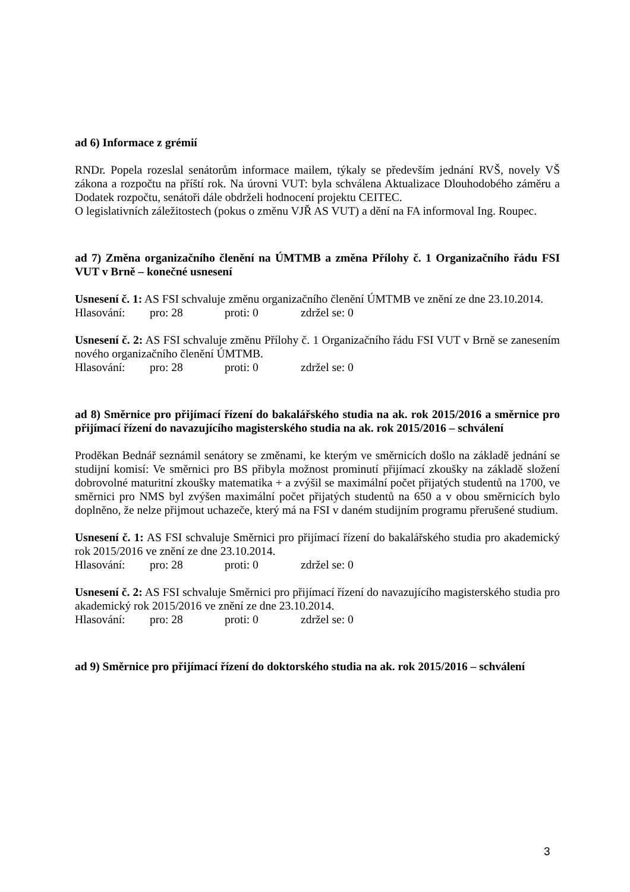ad 6) Informace z grémií
RNDr. Popela rozeslal senátorům informace mailem, týkaly se především jednání RVŠ, novely VŠ zákona a rozpočtu na příští rok. Na úrovni VUT: byla schválena Aktualizace Dlouhodobého záměru a Dodatek rozpočtu, senátoři dále obdrželi hodnocení projektu CEITEC.
O legislativních záležitostech (pokus o změnu VJŘ AS VUT) a dění na FA informoval Ing. Roupec.
ad 7) Změna organizačního členění na ÚMTMB a změna Přílohy č. 1 Organizačního řádu FSI VUT v Brně – konečné usnesení
Usnesení č. 1: AS FSI schvaluje změnu organizačního členění ÚMTMB ve znění ze dne 23.10.2014.
Hlasování: pro: 28 proti: 0 zdržel se: 0
Usnesení č. 2: AS FSI schvaluje změnu Přílohy č. 1 Organizačního řádu FSI VUT v Brně se zanesením nového organizačního členění ÚMTMB.
Hlasování: pro: 28 proti: 0 zdržel se: 0
ad 8) Směrnice pro přijímací řízení do bakalářského studia na ak. rok 2015/2016 a směrnice pro přijímací řízení do navazujícího magisterského studia na ak. rok 2015/2016 – schválení
Proděkan Bednář seznámil senátory se změnami, ke kterým ve směrnicích došlo na základě jednání se studijní komisí: Ve směrnici pro BS přibyla možnost prominutí přijímací zkoušky na základě složení dobrovolné maturitní zkoušky matematika + a zvýšil se maximální počet přijatých studentů na 1700, ve směrnici pro NMS byl zvýšen maximální počet přijatých studentů na 650 a v obou směrnicích bylo doplněno, že nelze přijmout uchazeče, který má na FSI v daném studijním programu přerušené studium.
Usnesení č. 1: AS FSI schvaluje Směrnici pro přijímací řízení do bakalářského studia pro akademický rok 2015/2016 ve znění ze dne 23.10.2014.
Hlasování: pro: 28 proti: 0 zdržel se: 0
Usnesení č. 2: AS FSI schvaluje Směrnici pro přijímací řízení do navazujícího magisterského studia pro akademický rok 2015/2016 ve znění ze dne 23.10.2014.
Hlasování: pro: 28 proti: 0 zdržel se: 0
ad 9) Směrnice pro přijímací řízení do doktorského studia na ak. rok 2015/2016 – schválení
3